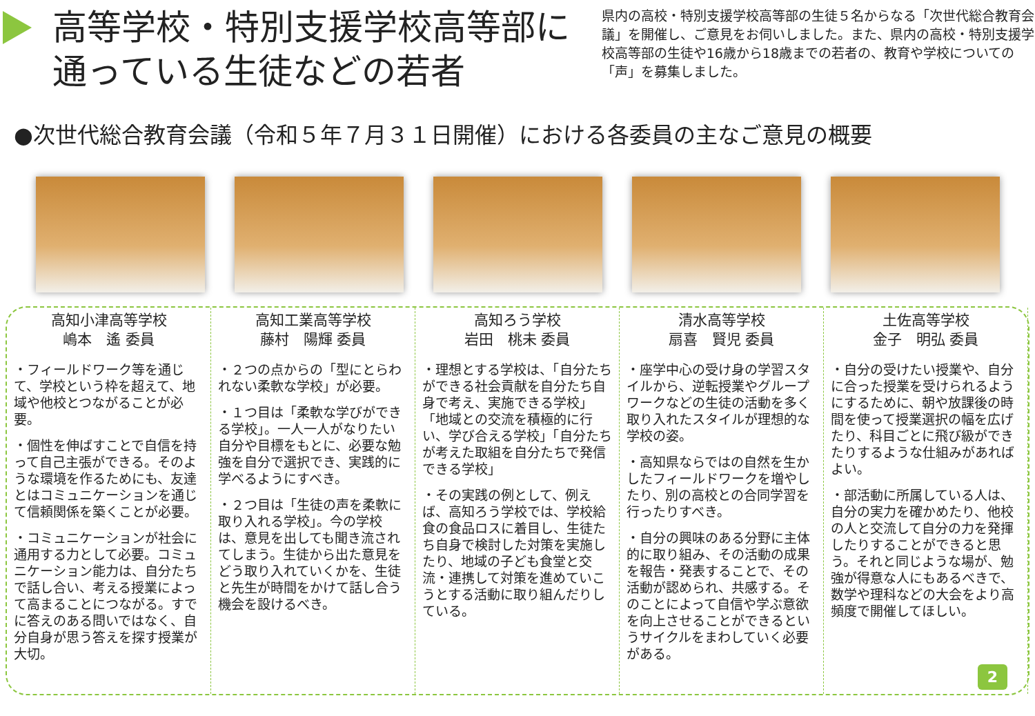高等学校・特別支援学校高等部に通っている生徒などの若者
県内の高校・特別支援学校高等部の生徒５名からなる「次世代総合教育会議」を開催し、ご意見をお伺いしました。また、県内の高校・特別支援学校高等部の生徒や16歳から18歳までの若者の、教育や学校についての「声」を募集しました。
●次世代総合教育会議（令和５年７月３１日開催）における各委員の主なご意見の概要
高知小津高等学校
嶋本　遙 委員
・フィールドワーク等を通じて、学校という枠を超えて、地域や他校とつながることが必要。
・個性を伸ばすことで自信を持って自己主張ができる。そのような環境を作るためにも、友達とはコミュニケーションを通じて信頼関係を築くことが必要。
・コミュニケーションが社会に通用する力として必要。コミュニケーション能力は、自分たちで話し合い、考える授業によって高まることにつながる。すでに答えのある問いではなく、自分自身が思う答えを探す授業が大切。
高知工業高等学校
藤村　陽輝 委員
・２つの点からの「型にとらわれない柔軟な学校」が必要。
・１つ目は「柔軟な学びができる学校」。一人一人がなりたい自分や目標をもとに、必要な勉強を自分で選択でき、実践的に学べるようにすべき。
・２つ目は「生徒の声を柔軟に取り入れる学校」。今の学校は、意見を出しても聞き流されてしまう。生徒から出た意見をどう取り入れていくかを、生徒と先生が時間をかけて話し合う機会を設けるべき。
高知ろう学校
岩田　桃未 委員
・理想とする学校は、「自分たちができる社会貢献を自分たち自身で考え、実施できる学校」「地域との交流を積極的に行い、学び合える学校」「自分たちが考えた取組を自分たちで発信できる学校」
・その実践の例として、例えば、高知ろう学校では、学校給食の食品ロスに着目し、生徒たち自身で検討した対策を実施したり、地域の子ども食堂と交流・連携して対策を進めていこうとする活動に取り組んだりしている。
清水高等学校
扇喜　賢児 委員
・座学中心の受け身の学習スタイルから、逆転授業やグループワークなどの生徒の活動を多く取り入れたスタイルが理想的な学校の姿。
・高知県ならではの自然を生かしたフィールドワークを増やしたり、別の高校との合同学習を行ったりすべき。
・自分の興味のある分野に主体的に取り組み、その活動の成果を報告・発表することで、その活動が認められ、共感する。そのことによって自信や学ぶ意欲を向上させることができるというサイクルをまわしていく必要がある。
土佐高等学校
金子　明弘 委員
・自分の受けたい授業や、自分に合った授業を受けられるようにするために、朝や放課後の時間を使って授業選択の幅を広げたり、科目ごとに飛び級ができたりするような仕組みがあればよい。
・部活動に所属している人は、自分の実力を確かめたり、他校の人と交流して自分の力を発揮したりすることができると思う。それと同じような場が、勉強が得意な人にもあるべきで、数学や理科などの大会をより高頻度で開催してほしい。
2